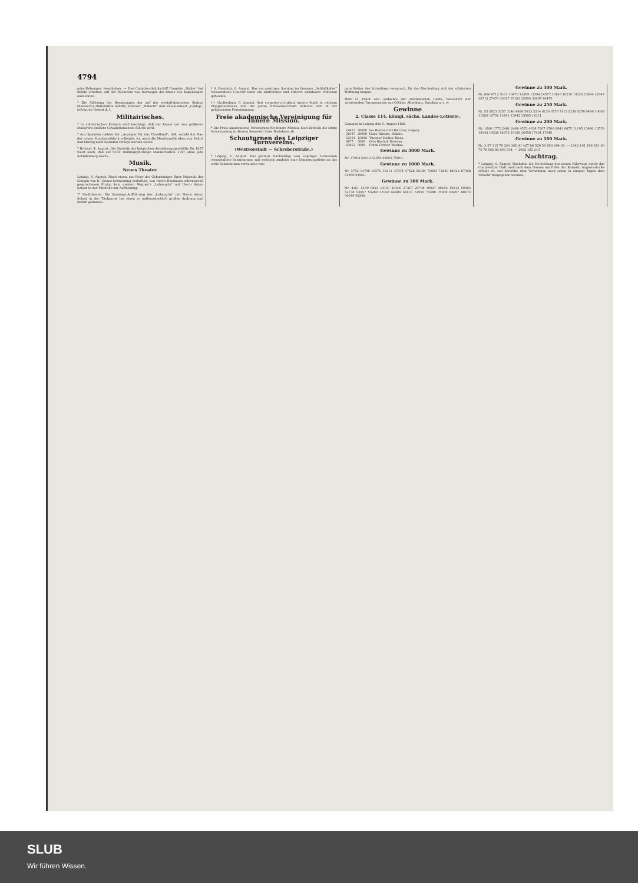4794
mins-Uebungen verschoben. — Das Cadetten-Schulschiff Fregatte „Niobe" hat Befehl erhalten, auf der Rückreise von Norwegen die Rhede von Kopenhagen anzulaufen.
* Die Ablösung der Besatzungen der auf der westafrikanischen Station (Kamerun) stationirten Schiffe, Kreuzer „Habicht" und Kanonenboot „Cyklop", erfolgt im Herbst d. J.
Militairisches.
* In militairischen Kreisen wird bestätigt, daß der Kaiser vor den größeren Manövern größere Cavalleriemassen führen wird.
* Aus Spandau meldet der „Anzeiger für das Havelland", daß, sobald der Bau der neuen Munitionsfabrik vollendet ist, auch die Munitionsfabriken von Erfurt und Danzig nach Spandau verlegt werden sollen.
* Brüssel, 4. August. Die Statistik des belgischen Aushebungsgeschäfts für 1887 weist nach, daß auf 9370 stellungspflichtige Mannschaften 1147 ohne jede Schulbildung waren.
Musik.
Neues Theater.
Leipzig, 6. August. Nach einem zur Feier des Geburtstages Ihrer Majestät der Königin von E. Crome-Schwiening verfaßten, von Herrn Hartmann schwungvoll gesprochenen Prolog kam gestern Wagner's „Lohengrin" mit Herrn Anton Schott in der Titelrolle zur Aufführung.
** Stadttheater. Die Sonntags-Aufführung des „Lohengrin" mit Herrn Anton Schott in der Titelpartie hat einen so außerordentlich großen Andrang und Beifall gefunden.
† S. Reudnitz, 6. August. Das am gestrigen Sonntag im hiesigen „Schloßkeller" veranstaltete Concert hatte ein zahlreiches und äußerst dankbares Publicum gefunden.
†† Großenhain, 6. August. Seit vorgestern ergänzt unsere Stadt in reichem Flaggenschmuck und die ganze Einwohnerschaft befindet sich in der gehobensten Feststimmung.
Freie akademische Vereinigung für Innere Mission.
* Die Freie akademische Vereinigung für Innere Mission hielt kürzlich die letzte Versammlung in diesem Semester ihres Bestehens ab.
Schauturnen des Leipziger Turnvereins.
(Westvorstadt — Schreberstraße.)
* Leipzig, 6. August. Das gestern Nachmittag vom Leipziger Turnverein veranstaltete Schauturnen, mit welchem zugleich eine Erinnerungsfeier an das erste Schauturnen verbunden war.
gute Wetter des Vormittags versprach, für den Nachmittag sich der schönsten Hoffnung hingab.
Herr O. Faber sen. gedachte der erschienenen Gäste, besonders der anwesenden Turngenossen aus Cöthen, Altenburg, Zwickau u. s. w.
Gewinne
2. Classe 114. königl. sächs. Landes-Lotterie.
Gezogen in Leipzig den 6. August 1888.
| 29857 | 30000 | bei Herren Carl Böttcher, Leipzig. |
| 21947 | 20000 | Hugo Nitsche, Döbeln. |
| 56501 | 15000 | Theodor Zeidler, Riesa. |
| 3877 | 5000 | Otto Bischof, Dresden. |
| 43963 | 5000 | Franz Förster, Werdau. |
Gewinne zu 3000 Mark.
Nr. 37994 50410 63356 69063 75011.
Gewinne zu 1000 Mark.
Nr. 3752 14798 16576 18311 37874 47528 50184 73003 72840 84622 87068 91850 91961.
Gewinne zu 500 Mark.
Nr. 4161 5169 9812 14157 16306 27317 29798 30927 40666 49214 50393 52738 53057 53289 57068 66489 68116 72925 73388 75068 82697 88073 90346 98240.
Gewinne zu 300 Mark.
Nr. 806 6712 9103 10470 11899 13394 14577 16183 16230 19220 23404 22947 26713 27476 30317 35183 35695 36887 40475
Gewinne zu 250 Mark.
Nr. 55 2823 3255 3248 4888 5013 5214 6139 6576 7113 8238 9278 9490 10688 11589 12706 13491 13942 13995 14311
Gewinne zu 200 Mark.
Nr. 1606 1772 2401 2464 4572 4636 7807 8708 8841 8875 11195 13440 13559 14143 14338 14873 16168 16658 17461 17849
Gewinne zu 160 Mark.
Nr. 3 97 115 79 201 305 41 427 88 520 59 893 904 66. — 1042 161 298 341 69 76 78 662 86 893 934. — 2092 162 216
Nachtrag.
* Leipzig, 6. August. Nachdem die Herstellung des neuen Fahrwegs durch das Connewitzer Holz und nach dem Namen am Fuße der Kaiserin Augustastraße erfolgt ist, soll derselbe dem Vernehmen nach schon in einigen Tagen dem Verkehr freigegeben werden.
SLUB
Wir führen Wissen.